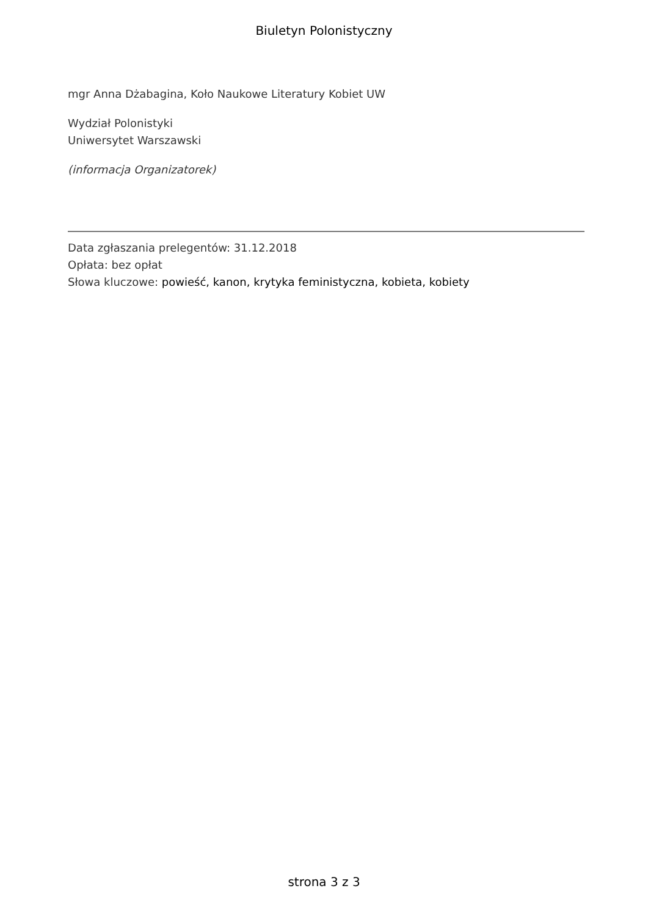Biuletyn Polonistyczny
mgr Anna Dżabagina, Koło Naukowe Literatury Kobiet UW
Wydział Polonistyki
Uniwersytet Warszawski
(informacja Organizatorek)
Data zgłaszania prelegentów: 31.12.2018
Opłata: bez opłat
Słowa kluczowe: powieść, kanon, krytyka feministyczna, kobieta, kobiety
strona 3 z 3